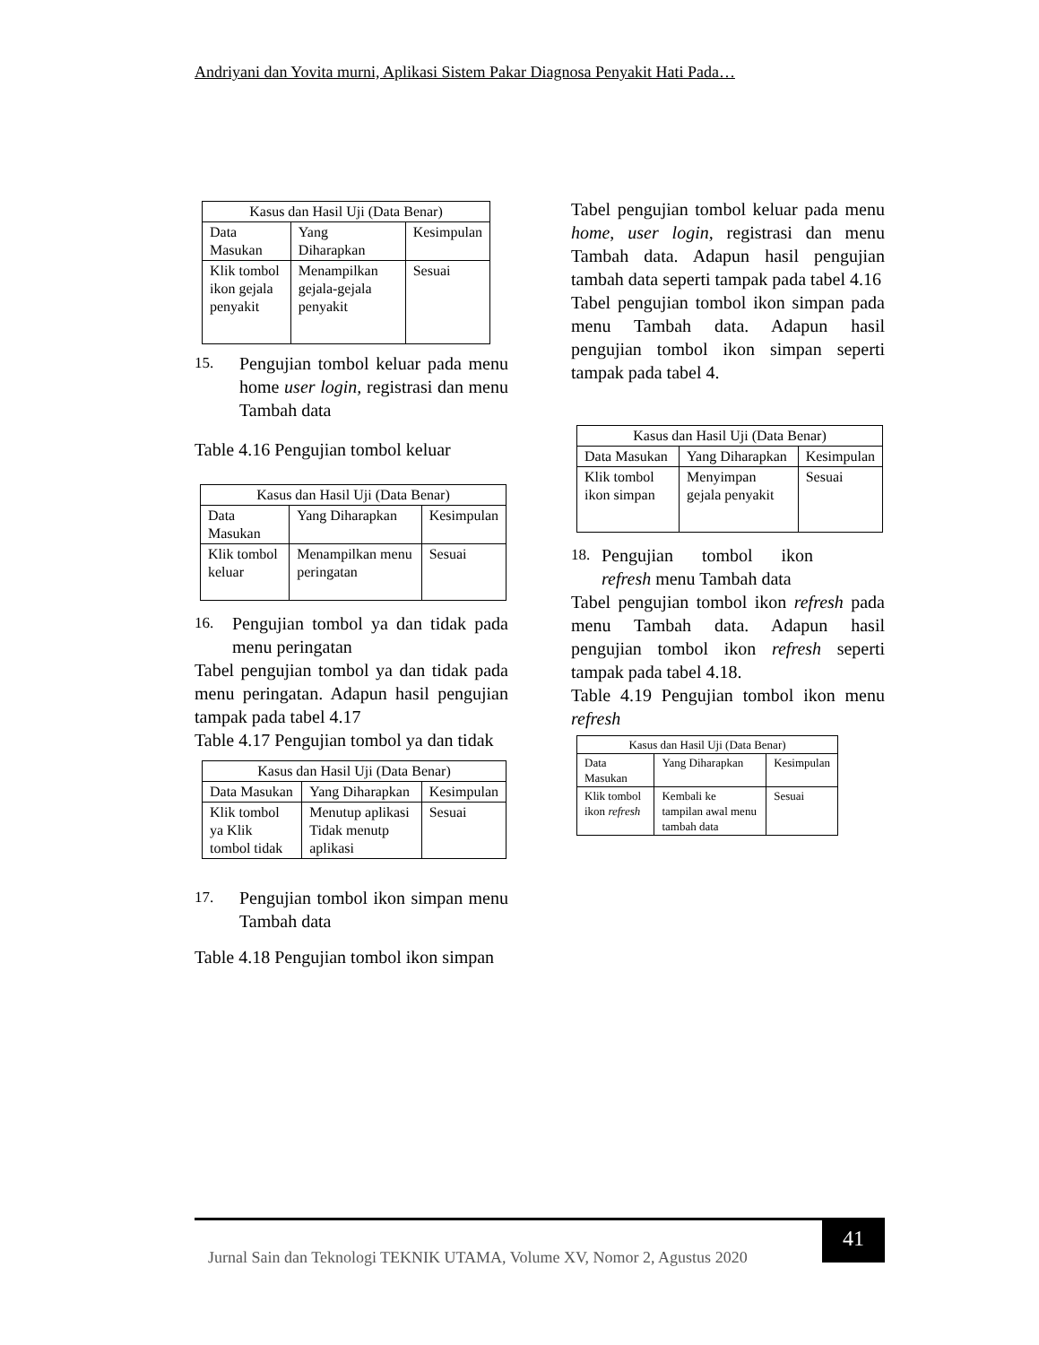Andriyani dan Yovita murni, Aplikasi Sistem Pakar Diagnosa Penyakit Hati Pada…
| Kasus dan Hasil Uji (Data Benar) | | |
| --- | --- | --- |
| Data Masukan | Yang Diharapkan | Kesimpulan |
| Klik tombol ikon gejala penyakit | Menampilkan gejala-gejala penyakit | Sesuai |
15.
Pengujian tombol keluar pada menu home user login, registrasi dan menu Tambah data
Table 4.16 Pengujian tombol keluar
| Kasus dan Hasil Uji (Data Benar) | | |
| --- | --- | --- |
| Data Masukan | Yang Diharapkan | Kesimpulan |
| Klik tombol keluar | Menampilkan menu peringatan | Sesuai |
16.
Pengujian tombol ya dan tidak pada menu peringatan
Tabel pengujian tombol ya dan tidak pada menu peringatan. Adapun hasil pengujian tampak pada tabel 4.17
Table 4.17 Pengujian tombol ya dan tidak
| Kasus dan Hasil Uji (Data Benar) | | |
| --- | --- | --- |
| Data Masukan | Yang Diharapkan | Kesimpulan |
| Klik tombol ya Klik tombol tidak | Menutup aplikasi Tidak menutp aplikasi | Sesuai |
17.
Pengujian tombol ikon simpan menu Tambah data
Table 4.18 Pengujian tombol ikon simpan
Tabel pengujian tombol keluar pada menu home, user login, registrasi dan menu Tambah data. Adapun hasil pengujian tambah data seperti tampak pada tabel 4.16
Tabel pengujian tombol ikon simpan pada menu Tambah data. Adapun hasil pengujian tombol ikon simpan seperti tampak pada tabel 4.
| Kasus dan Hasil Uji (Data Benar) | | |
| --- | --- | --- |
| Data Masukan | Yang Diharapkan | Kesimpulan |
| Klik tombol ikon simpan | Menyimpan gejala penyakit | Sesuai |
18.
Pengujian tombol ikon refresh menu Tambah data
Tabel pengujian tombol ikon refresh pada menu Tambah data. Adapun hasil pengujian tombol ikon refresh seperti tampak pada tabel 4.18.
Table 4.19 Pengujian tombol ikon menu refresh
| Kasus dan Hasil Uji (Data Benar) | | |
| --- | --- | --- |
| Data Masukan | Yang Diharapkan | Kesimpulan |
| Klik tombol ikon refresh | Kembali ke tampilan awal menu tambah data | Sesuai |
Jurnal Sain dan Teknologi TEKNIK UTAMA, Volume XV, Nomor 2, Agustus 2020
41